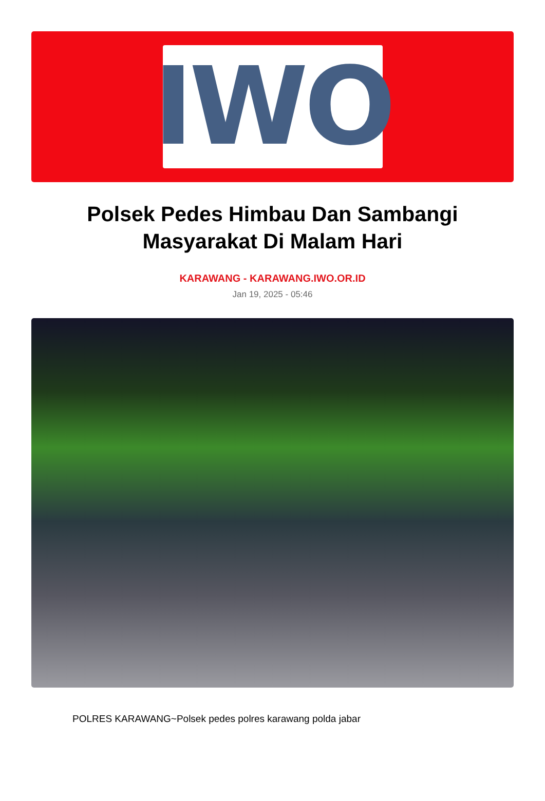IWO
Polsek Pedes Himbau Dan Sambangi Masyarakat Di Malam Hari
KARAWANG - KARAWANG.IWO.OR.ID
Jan 19, 2025 - 05:46
POLRES KARAWANG~Polsek pedes polres karawang polda jabar